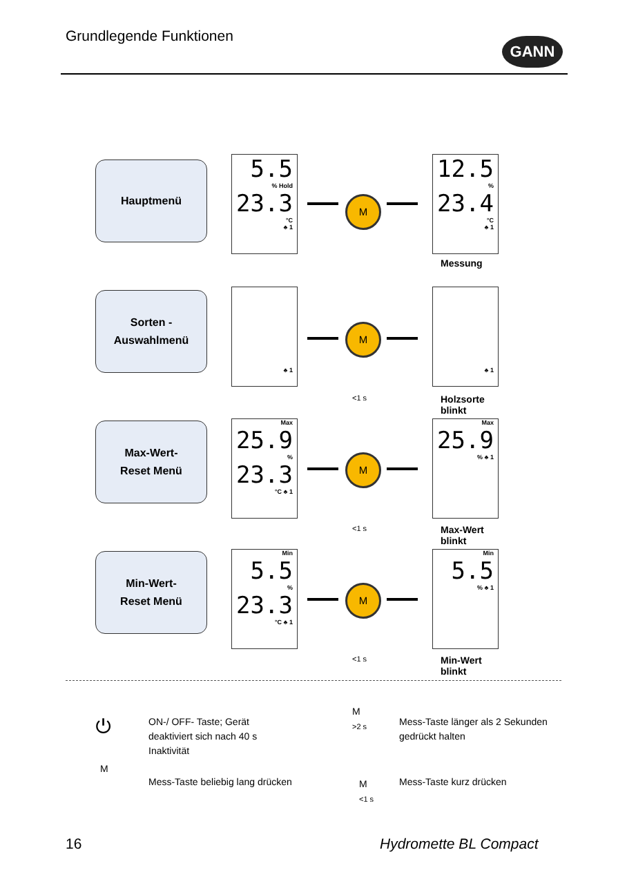Grundlegende Funktionen GANN
Hauptmenü
5.5% Hold
23.3
°C
♣ 1
M
12.5%
23.4
°C
♣ 1
Messung
Sorten -
Auswahlmenü
♣ 1
M
♣ 1
<1 s
Holzsorte
blinkt
Max-Wert-
Reset Menü
Max
25.9%
23.3
°C ♣ 1
M
Max
25.9% ♣ 1
<1 s
Max-Wert
blinkt
Min-Wert-
Reset Menü
Min
5.5%
23.3
°C ♣ 1
M
Min
5.5% ♣ 1
<1 s
Min-Wert
blinkt
⏻
ON-/ OFF- Taste; Gerät
deaktiviert sich nach 40 s
Inaktivität
M
>2 s
Mess-Taste länger als 2 Sekunden
gedrückt halten
M
Mess-Taste beliebig lang drücken
M
<1 s
Mess-Taste kurz drücken
16 Hydromette BL Compact